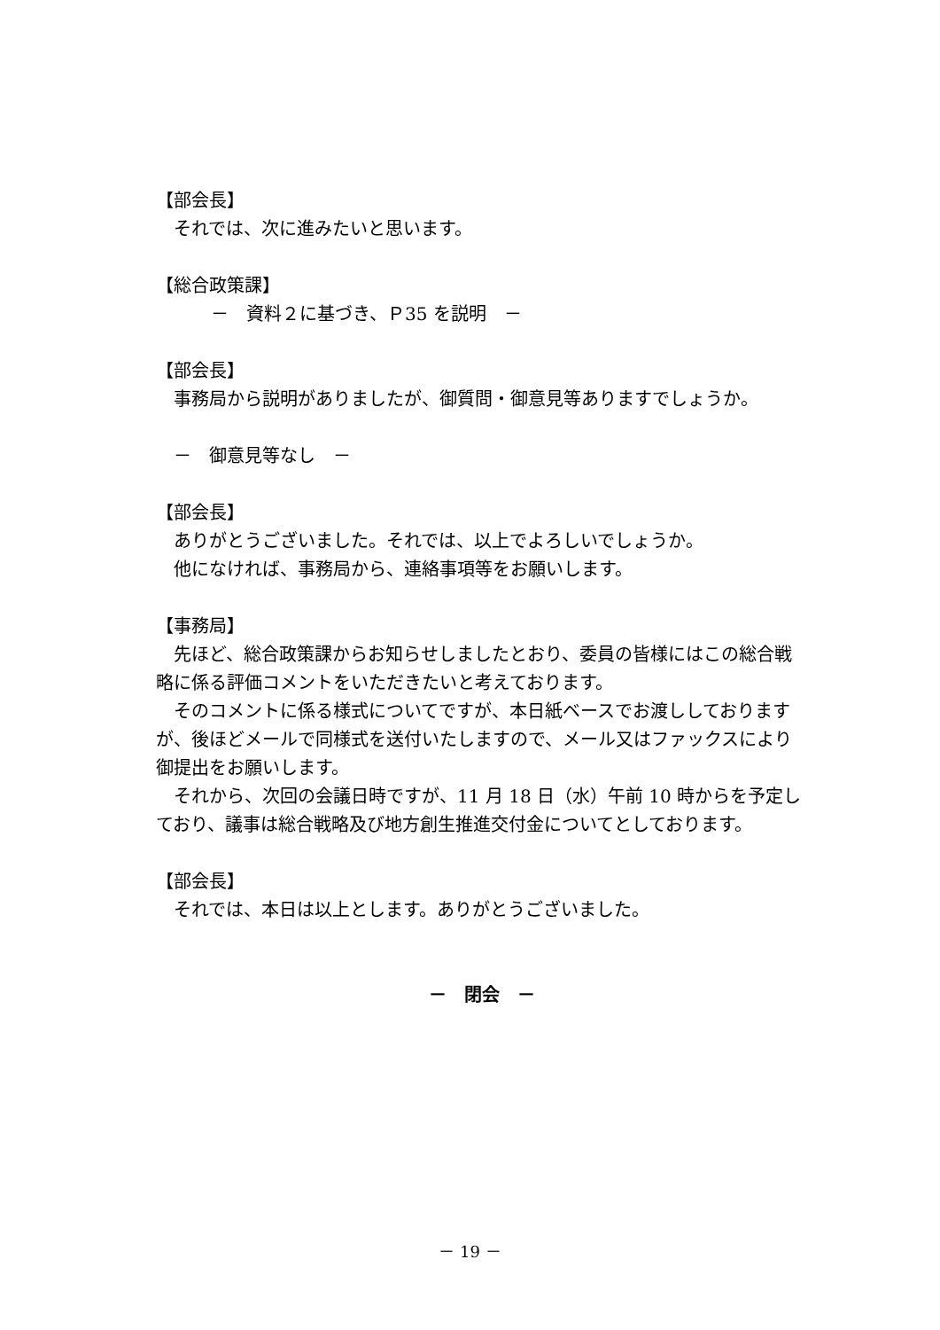【部会長】
それでは、次に進みたいと思います。
【総合政策課】
－　資料２に基づき、Ｐ35 を説明　－
【部会長】
事務局から説明がありましたが、御質問・御意見等ありますでしょうか。
－　御意見等なし　－
【部会長】
ありがとうございました。それでは、以上でよろしいでしょうか。
他になければ、事務局から、連絡事項等をお願いします。
【事務局】
先ほど、総合政策課からお知らせしましたとおり、委員の皆様にはこの総合戦略に係る評価コメントをいただきたいと考えております。
そのコメントに係る様式についてですが、本日紙ベースでお渡ししておりますが、後ほどメールで同様式を送付いたしますので、メール又はファックスにより御提出をお願いします。
それから、次回の会議日時ですが、11 月 18 日（水）午前 10 時からを予定しており、議事は総合戦略及び地方創生推進交付金についてとしております。
【部会長】
それでは、本日は以上とします。ありがとうございました。
－　閉会　－
－ 19 －